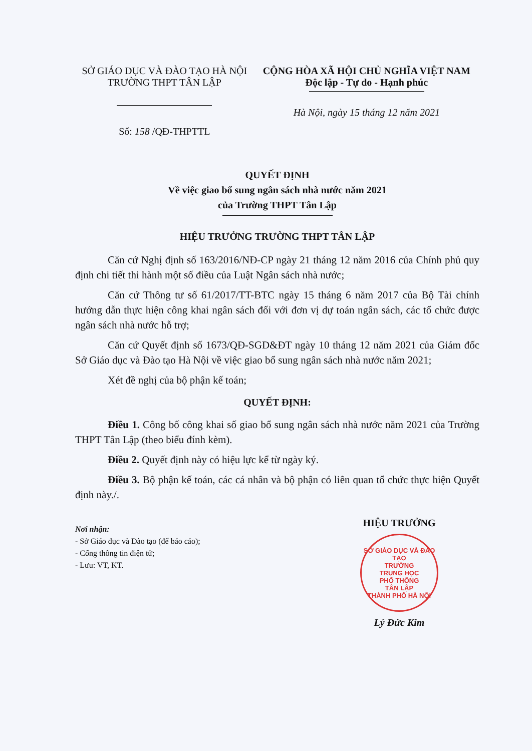SỞ GIÁO DỤC VÀ ĐÀO TẠO HÀ NỘI
TRƯỜNG THPT TÂN LẬP
Số: 158 /QĐ-THPTTL
CỘNG HÒA XÃ HỘI CHỦ NGHĨA VIỆT NAM
Độc lập - Tự do - Hạnh phúc
Hà Nội, ngày 15 tháng 12 năm 2021
QUYẾT ĐỊNH
Về việc giao bổ sung ngân sách nhà nước năm 2021
của Trường THPT Tân Lập
HIỆU TRƯỞNG TRƯỜNG THPT TÂN LẬP
Căn cứ Nghị định số 163/2016/NĐ-CP ngày 21 tháng 12 năm 2016 của Chính phủ quy định chi tiết thi hành một số điều của Luật Ngân sách nhà nước;
Căn cứ Thông tư số 61/2017/TT-BTC ngày 15 tháng 6 năm 2017 của Bộ Tài chính hướng dẫn thực hiện công khai ngân sách đối với đơn vị dự toán ngân sách, các tổ chức được ngân sách nhà nước hỗ trợ;
Căn cứ Quyết định số 1673/QĐ-SGD&ĐT ngày 10 tháng 12 năm 2021 của Giám đốc Sở Giáo dục và Đào tạo Hà Nội về việc giao bổ sung ngân sách nhà nước năm 2021;
Xét đề nghị của bộ phận kế toán;
QUYẾT ĐỊNH:
Điều 1. Công bố công khai số giao bổ sung ngân sách nhà nước năm 2021 của Trường THPT Tân Lập (theo biểu đính kèm).
Điều 2. Quyết định này có hiệu lực kể từ ngày ký.
Điều 3. Bộ phận kế toán, các cá nhân và bộ phận có liên quan tổ chức thực hiện Quyết định này./.
Nơi nhận:
- Sở Giáo dục và Đào tạo (để báo cáo);
- Cổng thông tin điện tử;
- Lưu: VT, KT.
HIỆU TRƯỞNG
SỞ GIÁO DỤC VÀ ĐÀO TẠO
TRƯỜNG
TRUNG HỌC
PHỔ THÔNG
TÂN LẬP
THÀNH PHỐ HÀ NỘI
Lý Đức Kim